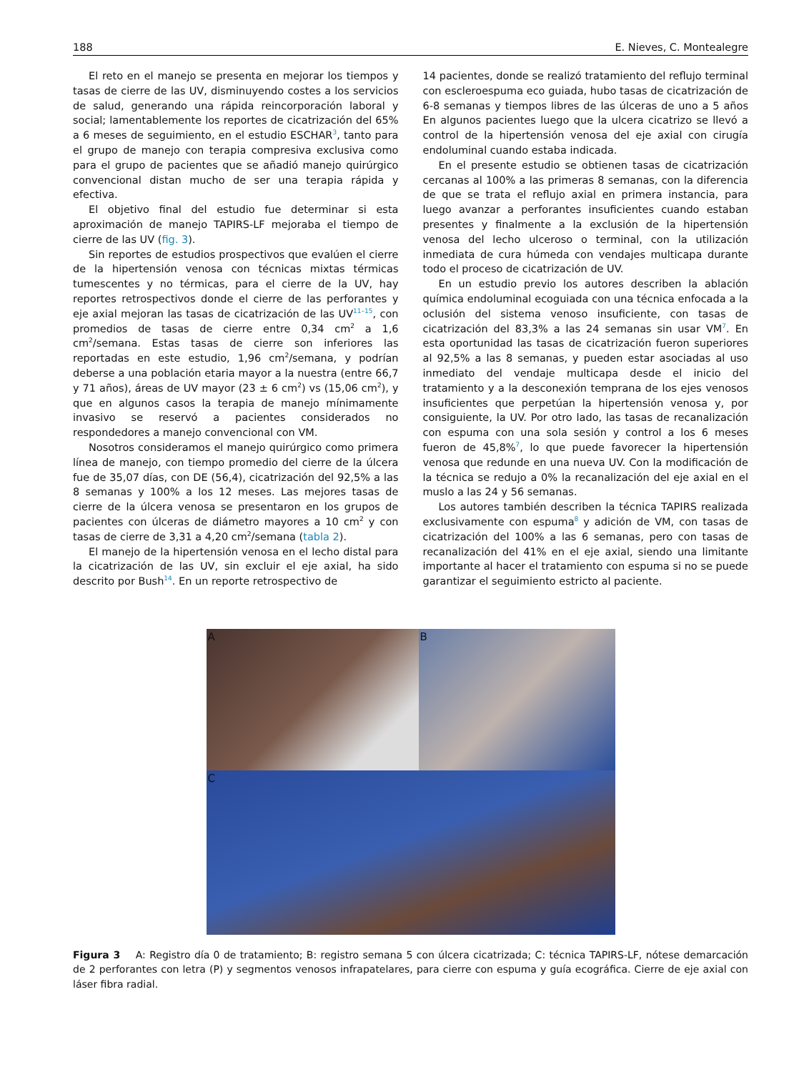188 E. Nieves, C. Montealegre
El reto en el manejo se presenta en mejorar los tiempos y tasas de cierre de las UV, disminuyendo costes a los servicios de salud, generando una rápida reincorporación laboral y social; lamentablemente los reportes de cicatrización del 65% a 6 meses de seguimiento, en el estudio ESCHAR<sup>3</sup>, tanto para el grupo de manejo con terapia compresiva exclusiva como para el grupo de pacientes que se añadió manejo quirúrgico convencional distan mucho de ser una terapia rápida y efectiva.
El objetivo final del estudio fue determinar si esta aproximación de manejo TAPIRS-LF mejoraba el tiempo de cierre de las UV (fig. 3).
Sin reportes de estudios prospectivos que evalúen el cierre de la hipertensión venosa con técnicas mixtas térmicas tumescentes y no térmicas, para el cierre de la UV, hay reportes retrospectivos donde el cierre de las perforantes y eje axial mejoran las tasas de cicatrización de las UV<sup>11–15</sup>, con promedios de tasas de cierre entre 0,34 cm<sup>2</sup> a 1,6 cm<sup>2</sup>/semana. Estas tasas de cierre son inferiores las reportadas en este estudio, 1,96 cm<sup>2</sup>/semana, y podrían deberse a una población etaria mayor a la nuestra (entre 66,7 y 71 años), áreas de UV mayor (23 ± 6 cm<sup>2</sup>) vs (15,06 cm<sup>2</sup>), y que en algunos casos la terapia de manejo mínimamente invasivo se reservó a pacientes considerados no respondedores a manejo convencional con VM.
Nosotros consideramos el manejo quirúrgico como primera línea de manejo, con tiempo promedio del cierre de la úlcera fue de 35,07 días, con DE (56,4), cicatrización del 92,5% a las 8 semanas y 100% a los 12 meses. Las mejores tasas de cierre de la úlcera venosa se presentaron en los grupos de pacientes con úlceras de diámetro mayores a 10 cm<sup>2</sup> y con tasas de cierre de 3,31 a 4,20 cm<sup>2</sup>/semana (tabla 2).
El manejo de la hipertensión venosa en el lecho distal para la cicatrización de las UV, sin excluir el eje axial, ha sido descrito por Bush<sup>14</sup>. En un reporte retrospectivo de
14 pacientes, donde se realizó tratamiento del reflujo terminal con escleroespuma eco guiada, hubo tasas de cicatrización de 6-8 semanas y tiempos libres de las úlceras de uno a 5 años En algunos pacientes luego que la ulcera cicatrizo se llevó a control de la hipertensión venosa del eje axial con cirugía endoluminal cuando estaba indicada.
En el presente estudio se obtienen tasas de cicatrización cercanas al 100% a las primeras 8 semanas, con la diferencia de que se trata el reflujo axial en primera instancia, para luego avanzar a perforantes insuficientes cuando estaban presentes y finalmente a la exclusión de la hipertensión venosa del lecho ulceroso o terminal, con la utilización inmediata de cura húmeda con vendajes multicapa durante todo el proceso de cicatrización de UV.
En un estudio previo los autores describen la ablación química endoluminal ecoguiada con una técnica enfocada a la oclusión del sistema venoso insuficiente, con tasas de cicatrización del 83,3% a las 24 semanas sin usar VM<sup>7</sup>. En esta oportunidad las tasas de cicatrización fueron superiores al 92,5% a las 8 semanas, y pueden estar asociadas al uso inmediato del vendaje multicapa desde el inicio del tratamiento y a la desconexión temprana de los ejes venosos insuficientes que perpetúan la hipertensión venosa y, por consiguiente, la UV. Por otro lado, las tasas de recanalización con espuma con una sola sesión y control a los 6 meses fueron de 45,8%<sup>7</sup>, lo que puede favorecer la hipertensión venosa que redunde en una nueva UV. Con la modificación de la técnica se redujo a 0% la recanalización del eje axial en el muslo a las 24 y 56 semanas.
Los autores también describen la técnica TAPIRS realizada exclusivamente con espuma<sup>8</sup> y adición de VM, con tasas de cicatrización del 100% a las 6 semanas, pero con tasas de recanalización del 41% en el eje axial, siendo una limitante importante al hacer el tratamiento con espuma si no se puede garantizar el seguimiento estricto al paciente.
A
B
C
Figura 3 A: Registro día 0 de tratamiento; B: registro semana 5 con úlcera cicatrizada; C: técnica TAPIRS-LF, nótese demarcación de 2 perforantes con letra (P) y segmentos venosos infrapatelares, para cierre con espuma y guía ecográfica. Cierre de eje axial con láser fibra radial.